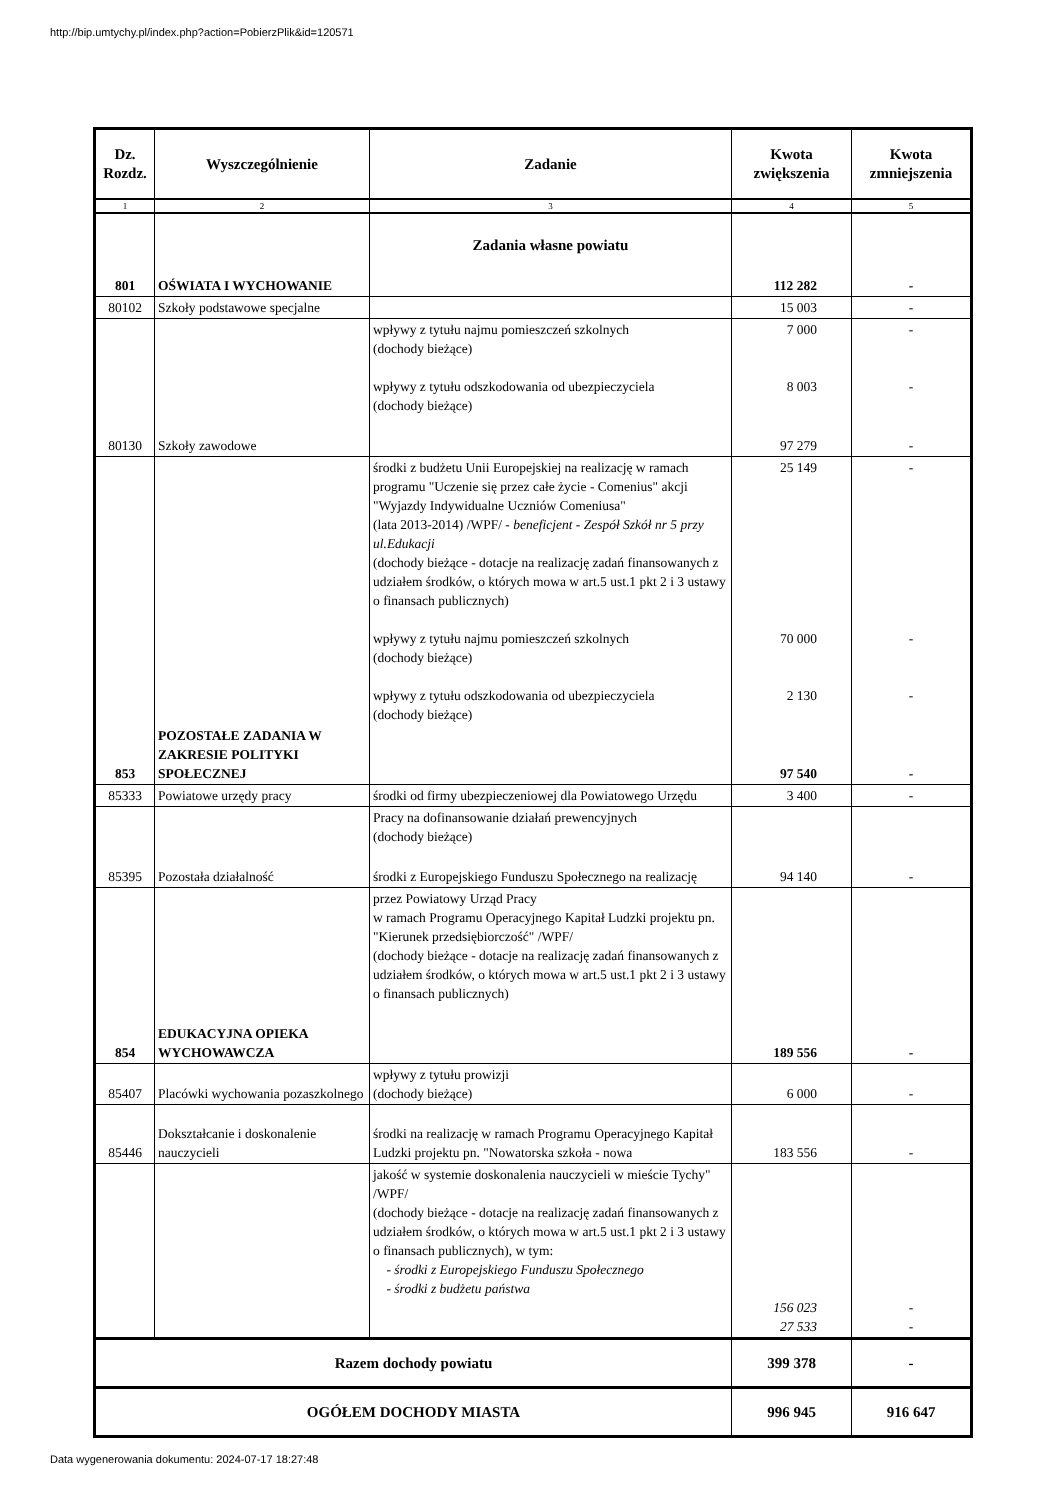http://bip.umtychy.pl/index.php?action=PobierzPlik&id=120571
| Dz. Rozdz. | Wyszczególnienie | Zadanie | Kwota zwiększenia | Kwota zmniejszenia |
| --- | --- | --- | --- | --- |
| 1 | 2 | 3 | 4 | 5 |
| 801 | OŚWIATA I WYCHOWANIE | Zadania własne powiatu | 112 282 | - |
| 80102 | Szkoły podstawowe specjalne | | 15 003 | - |
| | | wpływy z tytułu najmu pomieszczeń szkolnych (dochody bieżące) wpływy z tytułu odszkodowania od ubezpieczyciela (dochody bieżące) | 7 000 8 003 | - - |
| 80130 | Szkoły zawodowe | | 97 279 | - |
| | | środki z budżetu Unii Europejskiej na realizację w ramach programu "Uczenie się przez całe życie - Comenius" akcji "Wyjazdy Indywidualne Uczniów Comeniusa" (lata 2013-2014) /WPF/ - beneficjent - Zespół Szkół nr 5 przy ul.Edukacji (dochody bieżące - dotacje na realizację zadań finansowanych z udziałem środków, o których mowa w art.5 ust.1 pkt 2 i 3 ustawy o finansach publicznych) wpływy z tytułu najmu pomieszczeń szkolnych (dochody bieżące) wpływy z tytułu odszkodowania od ubezpieczyciela (dochody bieżące) | 25 149 70 000 2 130 | - - - |
| 853 | POZOSTAŁE ZADANIA W ZAKRESIE POLITYKI SPOŁECZNEJ | | 97 540 | - |
| 85333 | Powiatowe urzędy pracy | środki od firmy ubezpieczeniowej dla Powiatowego Urzędu | 3 400 | - |
| | | Pracy na dofinansowanie działań prewencyjnych (dochody bieżące) | | |
| 85395 | Pozostała działalność | środki z Europejskiego Funduszu Społecznego na realizację | 94 140 | - |
| | | przez Powiatowy Urząd Pracy w ramach Programu Operacyjnego Kapitał Ludzki projektu pn. "Kierunek przedsiębiorczość" /WPF/ (dochody bieżące - dotacje na realizację zadań finansowanych z udziałem środków, o których mowa w art.5 ust.1 pkt 2 i 3 ustawy o finansach publicznych) | | |
| 854 | EDUKACYJNA OPIEKA WYCHOWAWCZA | | 189 556 | - |
| 85407 | Placówki wychowania pozaszkolnego | wpływy z tytułu prowizji (dochody bieżące) | 6 000 | - |
| 85446 | Dokształcanie i doskonalenie nauczycieli | środki na realizację w ramach Programu Operacyjnego Kapitał Ludzki projektu pn. "Nowatorska szkoła - nowa | 183 556 | - |
| | | jakość w systemie doskonalenia nauczycieli w mieście Tychy" /WPF/ (dochody bieżące - dotacje na realizację zadań finansowanych z udziałem środków, o których mowa w art.5 ust.1 pkt 2 i 3 ustawy o finansach publicznych), w tym: - środki z Europejskiego Funduszu Społecznego - środki z budżetu państwa | 156 023 27 533 | - - |
| Razem dochody powiatu | | | 399 378 | - |
| OGÓŁEM DOCHODY MIASTA | | | 996 945 | 916 647 |
Data wygenerowania dokumentu: 2024-07-17 18:27:48